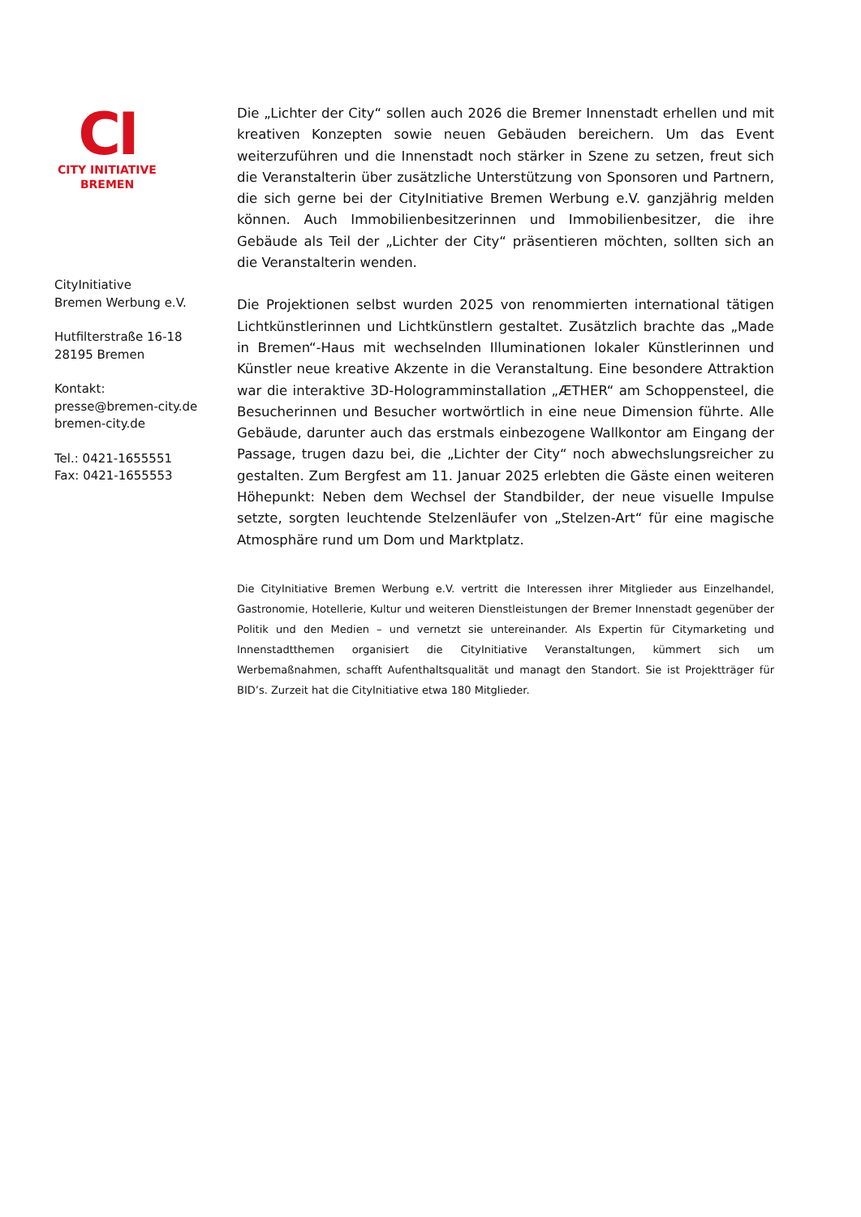CI
CITY INITIATIVE
BREMEN
CityInitiative
Bremen Werbung e.V.
Hutfilterstraße 16-18
28195 Bremen
Kontakt:
presse@bremen-city.de
bremen-city.de
Tel.: 0421-1655551
Fax: 0421-1655553
Die „Lichter der City“ sollen auch 2026 die Bremer Innenstadt erhellen und mit kreativen Konzepten sowie neuen Gebäuden bereichern. Um das Event weiterzuführen und die Innenstadt noch stärker in Szene zu setzen, freut sich die Veranstalterin über zusätzliche Unterstützung von Sponsoren und Partnern, die sich gerne bei der CityInitiative Bremen Werbung e.V. ganzjährig melden können. Auch Immobilienbesitzerinnen und Immobilienbesitzer, die ihre Gebäude als Teil der „Lichter der City“ präsentieren möchten, sollten sich an die Veranstalterin wenden.
Die Projektionen selbst wurden 2025 von renommierten international tätigen Lichtkünstlerinnen und Lichtkünstlern gestaltet. Zusätzlich brachte das „Made in Bremen“-Haus mit wechselnden Illuminationen lokaler Künstlerinnen und Künstler neue kreative Akzente in die Veranstaltung. Eine besondere Attraktion war die interaktive 3D-Hologramminstallation „ÆTHER“ am Schoppensteel, die Besucherinnen und Besucher wortwörtlich in eine neue Dimension führte. Alle Gebäude, darunter auch das erstmals einbezogene Wallkontor am Eingang der Passage, trugen dazu bei, die „Lichter der City“ noch abwechslungsreicher zu gestalten. Zum Bergfest am 11. Januar 2025 erlebten die Gäste einen weiteren Höhepunkt: Neben dem Wechsel der Standbilder, der neue visuelle Impulse setzte, sorgten leuchtende Stelzenläufer von „Stelzen-Art“ für eine magische Atmosphäre rund um Dom und Marktplatz.
Die CityInitiative Bremen Werbung e.V. vertritt die Interessen ihrer Mitglieder aus Einzelhandel, Gastronomie, Hotellerie, Kultur und weiteren Dienstleistungen der Bremer Innenstadt gegenüber der Politik und den Medien – und vernetzt sie untereinander. Als Expertin für Citymarketing und Innenstadtthemen organisiert die CityInitiative Veranstaltungen, kümmert sich um Werbemaßnahmen, schafft Aufenthaltsqualität und managt den Standort. Sie ist Projektträger für BID’s. Zurzeit hat die CityInitiative etwa 180 Mitglieder.